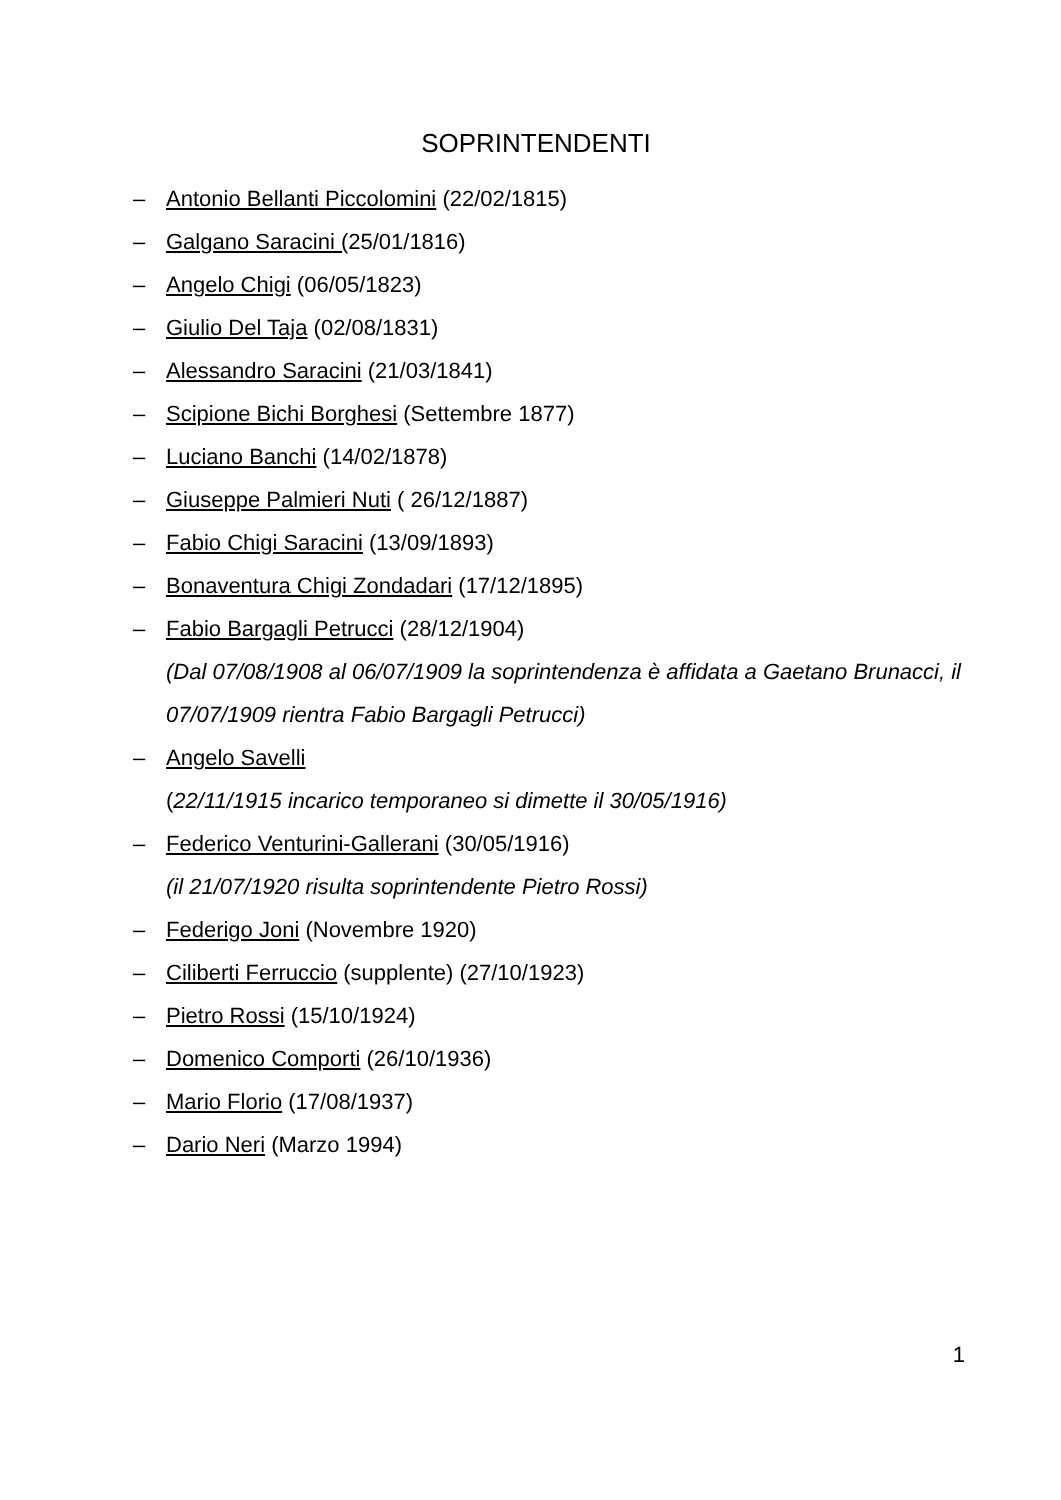SOPRINTENDENTI
– Antonio Bellanti Piccolomini (22/02/1815)
– Galgano Saracini (25/01/1816)
– Angelo Chigi (06/05/1823)
– Giulio Del Taja (02/08/1831)
– Alessandro Saracini (21/03/1841)
– Scipione Bichi Borghesi (Settembre 1877)
– Luciano Banchi (14/02/1878)
– Giuseppe Palmieri Nuti ( 26/12/1887)
– Fabio Chigi Saracini (13/09/1893)
– Bonaventura Chigi Zondadari (17/12/1895)
– Fabio Bargagli Petrucci (28/12/1904)
(Dal 07/08/1908 al 06/07/1909 la soprintendenza è affidata a Gaetano Brunacci, il 07/07/1909 rientra Fabio Bargagli Petrucci)
– Angelo Savelli
(22/11/1915 incarico temporaneo si dimette il 30/05/1916)
– Federico Venturini-Gallerani (30/05/1916)
(il 21/07/1920 risulta soprintendente Pietro Rossi)
– Federigo Joni (Novembre 1920)
– Ciliberti Ferruccio (supplente) (27/10/1923)
– Pietro Rossi (15/10/1924)
– Domenico Comporti (26/10/1936)
– Mario Florio (17/08/1937)
– Dario Neri (Marzo 1994)
1